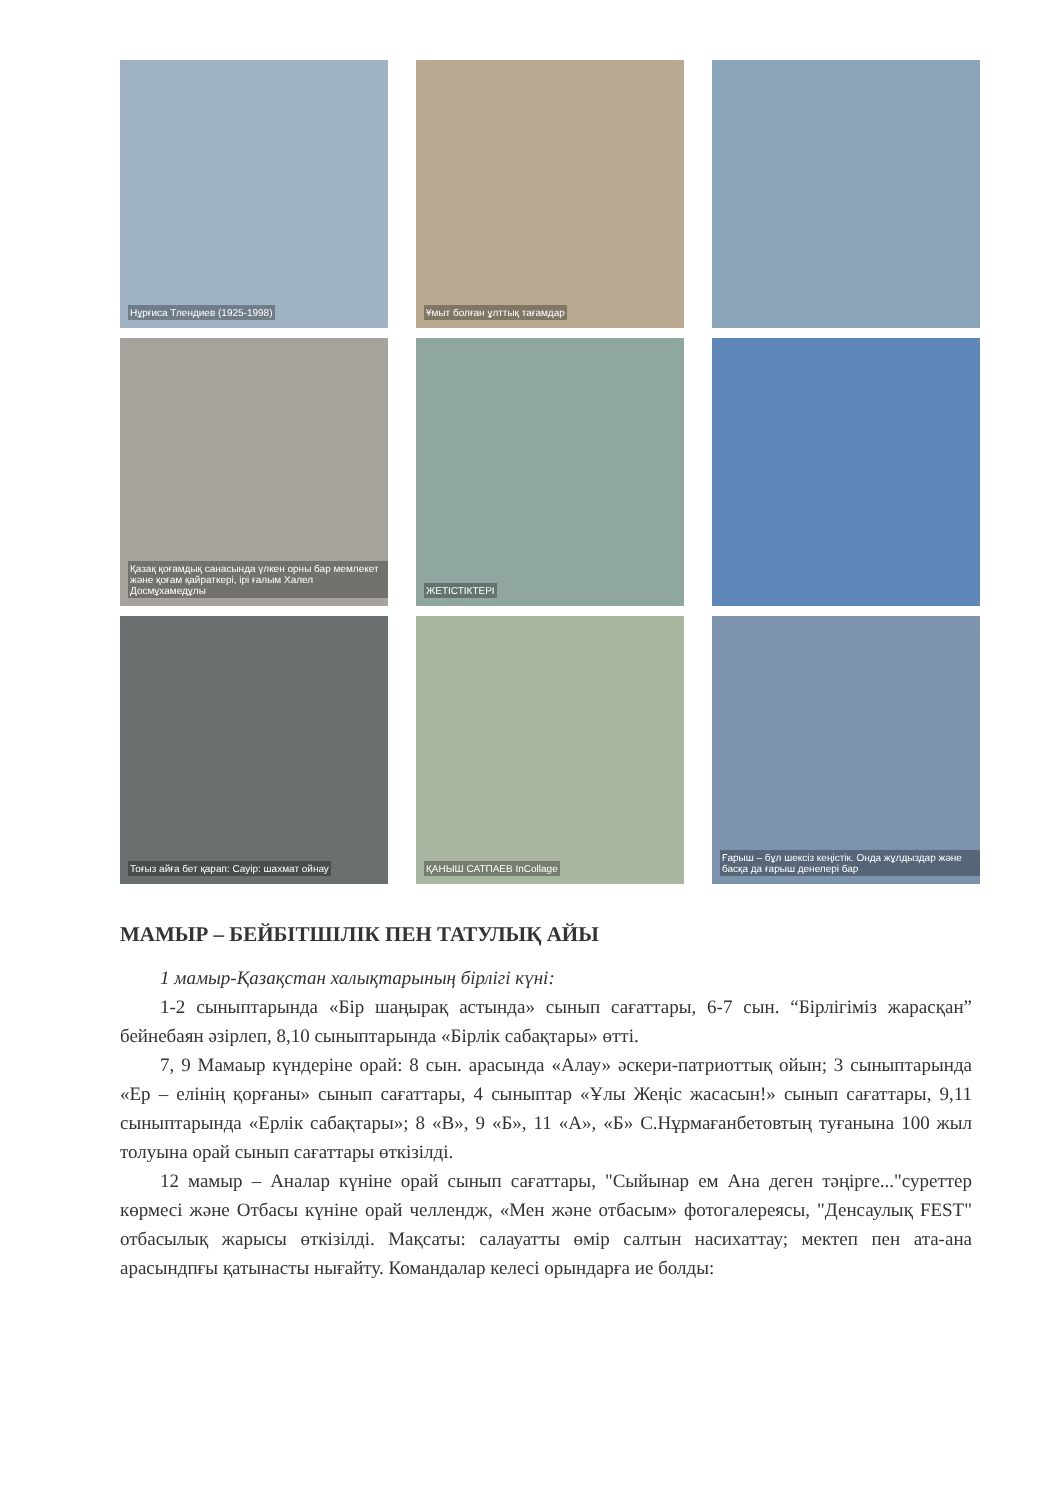Нұрғиса Тлендиев (1925-1998)
Ұмыт болған ұлттық тағамдар
Қазақ қоғамдық санасында үлкен орны бар мемлекет және қоғам қайраткері, ірі ғалым Халел Досмұхамедұлы
ЖЕТІСТІКТЕРІ
Тоғыз айға бет қарап: Сауір: шахмат ойнау
ҚАНЫШ САТПАЕВ InCollage
Ғарыш – бұл шексіз кеңістік. Онда жұлдыздар және басқа да ғарыш денелері бар
МАМЫР – БЕЙБІТШІЛІК ПЕН ТАТУЛЫҚ АЙЫ
1 мамыр-Қазақстан халықтарының бірлігі күні:
1-2 сыныптарында «Бір шаңырақ астында» сынып сағаттары, 6-7 сын. “Бірлігіміз жарасқан” бейнебаян әзірлеп, 8,10 сыныптарында «Бірлік сабақтары» өтті.
7, 9 Мамаыр күндеріне орай: 8 сын. арасында «Алау» әскери-патриоттық ойын; 3 сыныптарында «Ер – елінің қорғаны» сынып сағаттары, 4 сыныптар «Ұлы Жеңіс жасасын!» сынып сағаттары, 9,11 сыныптарында «Ерлік сабақтары»; 8 «В», 9 «Б», 11 «А», «Б» С.Нұрмағанбетовтың туғанына 100 жыл толуына орай сынып сағаттары өткізілді.
12 мамыр – Аналар күніне орай сынып сағаттары, "Сыйынар ем Ана деген тәңірге..."суреттер көрмесі және Отбасы күніне орай челлендж, «Мен және отбасым» фотогалереясы, "Денсаулық FEST" отбасылық жарысы өткізілді. Мақсаты: салауатты өмір салтын насихаттау; мектеп пен ата-ана арасындпғы қатынасты нығайту. Командалар келесі орындарға ие болды: